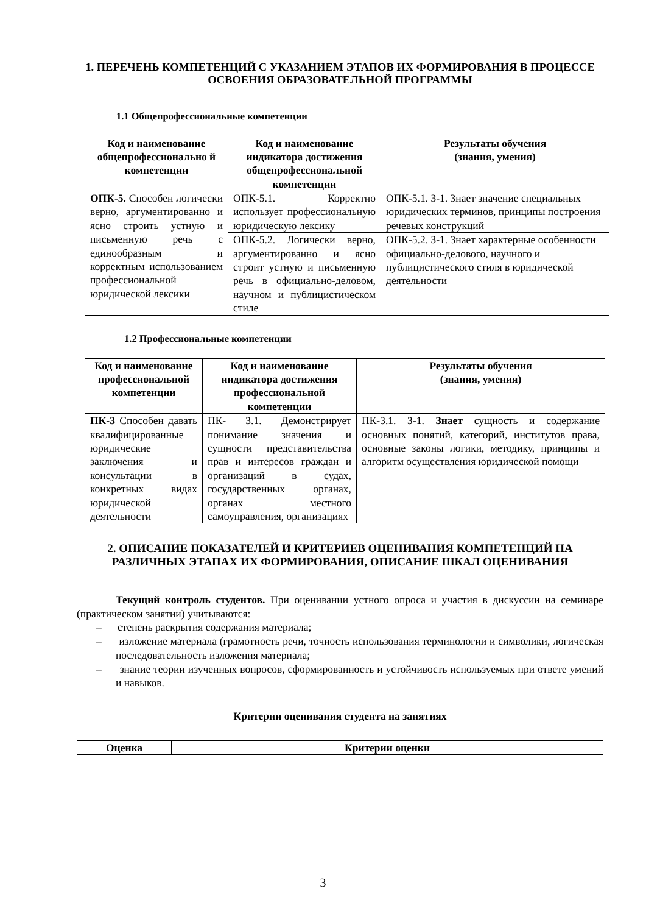1. ПЕРЕЧЕНЬ КОМПЕТЕНЦИЙ С УКАЗАНИЕМ ЭТАПОВ ИХ ФОРМИРОВАНИЯ В ПРОЦЕССЕ ОСВОЕНИЯ ОБРАЗОВАТЕЛЬНОЙ ПРОГРАММЫ
1.1 Общепрофессиональные компетенции
| Код и наименование общепрофессионально й компетенции | Код и наименование индикатора достижения общепрофессиональной компетенции | Результаты обучения (знания, умения) |
| --- | --- | --- |
| ОПК-5. Способен логически верно, аргументированно и ясно строить устную и письменную речь с единообразным и корректным использованием профессиональной юридической лексики | ОПК-5.1. Корректно использует профессиональную юридическую лексику | ОПК-5.1. З-1. Знает значение специальных юридических терминов, принципы построения речевых конструкций |
| | ОПК-5.2. Логически верно, аргументированно и ясно строит устную и письменную речь в официально-деловом, научном и публицистическом стиле | ОПК-5.2. З-1. Знает характерные особенности официально-делового, научного и публицистического стиля в юридической деятельности |
1.2 Профессиональные компетенции
| Код и наименование профессиональной компетенции | Код и наименование индикатора достижения профессиональной компетенции | Результаты обучения (знания, умения) |
| --- | --- | --- |
| ПК-3 Способен давать квалифицированные юридические заключения и консультации в конкретных видах юридической деятельности | ПК- 3.1. Демонстрирует понимание значения и сущности представительства прав и интересов граждан и организаций в судах, государственных органах, органах местного самоуправления, организациях | ПК-3.1. З-1. Знает сущность и содержание основных понятий, категорий, институтов права, основные законы логики, методику, принципы и алгоритм осуществления юридической помощи |
2. ОПИСАНИЕ ПОКАЗАТЕЛЕЙ И КРИТЕРИЕВ ОЦЕНИВАНИЯ КОМПЕТЕНЦИЙ НА РАЗЛИЧНЫХ ЭТАПАХ ИХ ФОРМИРОВАНИЯ, ОПИСАНИЕ ШКАЛ ОЦЕНИВАНИЯ
Текущий контроль студентов. При оценивании устного опроса и участия в дискуссии на семинаре (практическом занятии) учитываются:
– степень раскрытия содержания материала;
– изложение материала (грамотность речи, точность использования терминологии и символики, логическая последовательность изложения материала;
– знание теории изученных вопросов, сформированность и устойчивость используемых при ответе умений и навыков.
Критерии оценивания студента на занятиях
| Оценка | Критерии оценки |
| --- | --- |
3